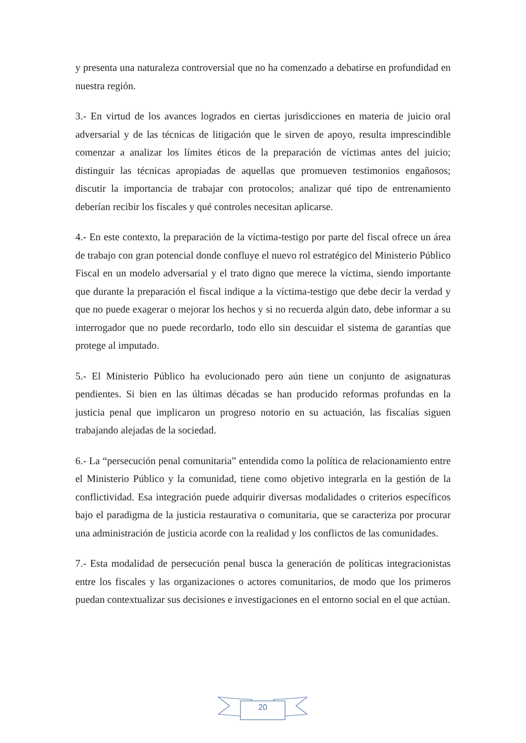y presenta una naturaleza controversial que no ha comenzado a debatirse en profundidad en nuestra región.
3.- En virtud de los avances logrados en ciertas jurisdicciones en materia de juicio oral adversarial y de las técnicas de litigación que le sirven de apoyo, resulta imprescindible comenzar a analizar los límites éticos de la preparación de víctimas antes del juicio; distinguir las técnicas apropiadas de aquellas que promueven testimonios engañosos; discutir la importancia de trabajar con protocolos; analizar qué tipo de entrenamiento deberían recibir los fiscales y qué controles necesitan aplicarse.
4.- En este contexto, la preparación de la víctima-testigo por parte del fiscal ofrece un área de trabajo con gran potencial donde confluye el nuevo rol estratégico del Ministerio Público Fiscal en un modelo adversarial y el trato digno que merece la víctima, siendo importante que durante la preparación el fiscal indique a la víctima-testigo que debe decir la verdad y que no puede exagerar o mejorar los hechos y si no recuerda algún dato, debe informar a su interrogador que no puede recordarlo, todo ello sin descuidar el sistema de garantías que protege al imputado.
5.- El Ministerio Público ha evolucionado pero aún tiene un conjunto de asignaturas pendientes. Si bien en las últimas décadas se han producido reformas profundas en la justicia penal que implicaron un progreso notorio en su actuación, las fiscalías siguen trabajando alejadas de la sociedad.
6.- La “persecución penal comunitaria” entendida como la política de relacionamiento entre el Ministerio Público y la comunidad, tiene como objetivo integrarla en la gestión de la conflictividad. Esa integración puede adquirir diversas modalidades o criterios específicos bajo el paradigma de la justicia restaurativa o comunitaria, que se caracteriza por procurar una administración de justicia acorde con la realidad y los conflictos de las comunidades.
7.- Esta modalidad de persecución penal busca la generación de políticas integracionistas entre los fiscales y las organizaciones o actores comunitarios, de modo que los primeros puedan contextualizar sus decisiones e investigaciones en el entorno social en el que actúan.
20